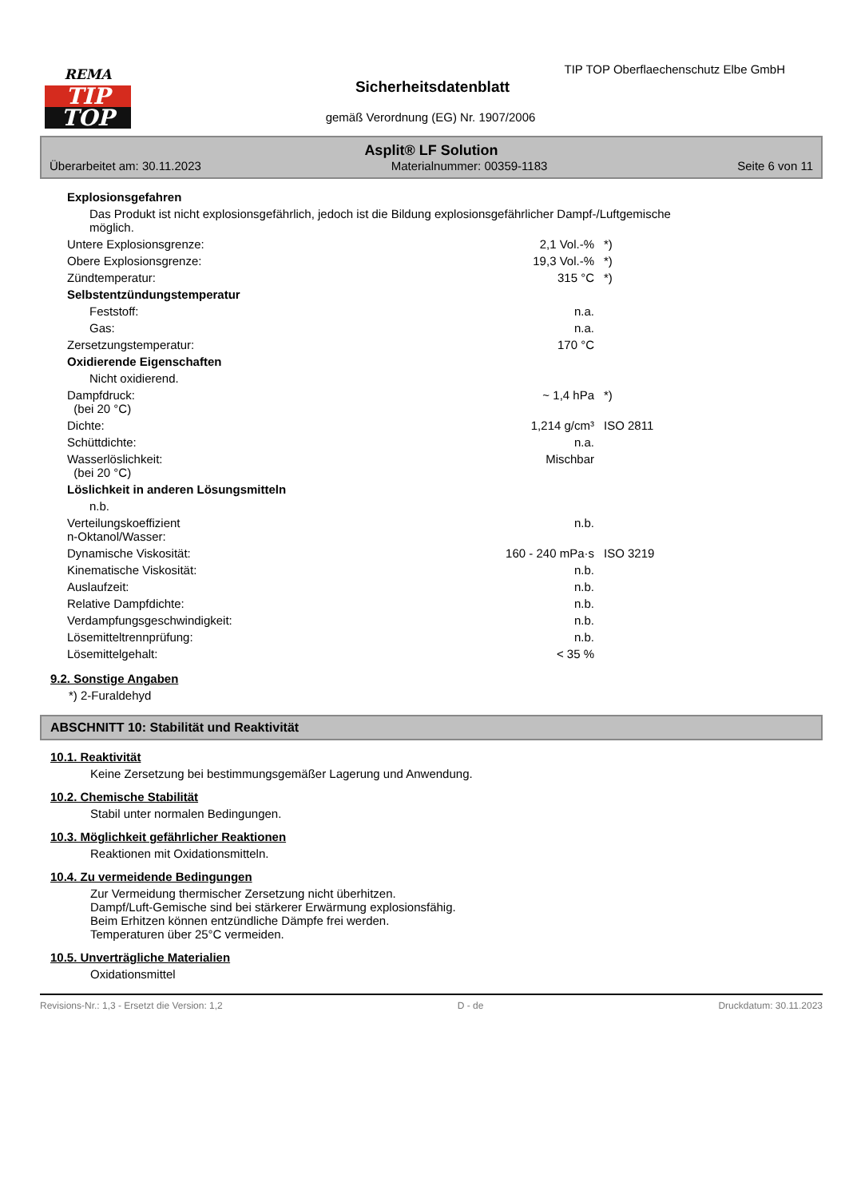REMA
TIP
TOP
TIP TOP Oberflaechenschutz Elbe GmbH
Sicherheitsdatenblatt
gemäß Verordnung (EG) Nr. 1907/2006
Asplit® LF Solution
Überarbeitet am: 30.11.2023 Materialnummer: 00359-1183 Seite 6 von 11
| Explosionsgefahren | | |
| Das Produkt ist nicht explosionsgefährlich, jedoch ist die Bildung explosionsgefährlicher Dampf-/Luftgemische möglich. | | |
| Untere Explosionsgrenze: | 2,1 Vol.-% | *) |
| Obere Explosionsgrenze: | 19,3 Vol.-% | *) |
| Zündtemperatur: | 315 °C | *) |
| Selbstentzündungstemperatur | | |
| Feststoff: | n.a. | |
| Gas: | n.a. | |
| Zersetzungstemperatur: | 170 °C | |
| Oxidierende Eigenschaften | | |
| Nicht oxidierend. | | |
| Dampfdruck: (bei 20 °C) | ~ 1,4 hPa | *) |
| Dichte: | 1,214 g/cm³ | ISO 2811 |
| Schüttdichte: | n.a. | |
| Wasserlöslichkeit: (bei 20 °C) | Mischbar | |
| Löslichkeit in anderen Lösungsmitteln | | |
| n.b. | | |
| Verteilungskoeffizient n-Oktanol/Wasser: | n.b. | |
| Dynamische Viskosität: | 160 - 240 mPa·s | ISO 3219 |
| Kinematische Viskosität: | n.b. | |
| Auslaufzeit: | n.b. | |
| Relative Dampfdichte: | n.b. | |
| Verdampfungsgeschwindigkeit: | n.b. | |
| Lösemitteltrennprüfung: | n.b. | |
| Lösemittelgehalt: | < 35 % | |
9.2. Sonstige Angaben
*) 2-Furaldehyd
ABSCHNITT 10: Stabilität und Reaktivität
10.1. Reaktivität
Keine Zersetzung bei bestimmungsgemäßer Lagerung und Anwendung.
10.2. Chemische Stabilität
Stabil unter normalen Bedingungen.
10.3. Möglichkeit gefährlicher Reaktionen
Reaktionen mit Oxidationsmitteln.
10.4. Zu vermeidende Bedingungen
Zur Vermeidung thermischer Zersetzung nicht überhitzen.
Dampf/Luft-Gemische sind bei stärkerer Erwärmung explosionsfähig.
Beim Erhitzen können entzündliche Dämpfe frei werden.
Temperaturen über 25°C vermeiden.
10.5. Unverträgliche Materialien
Oxidationsmittel
Revisions-Nr.: 1,3 - Ersetzt die Version: 1,2 D - de Druckdatum: 30.11.2023